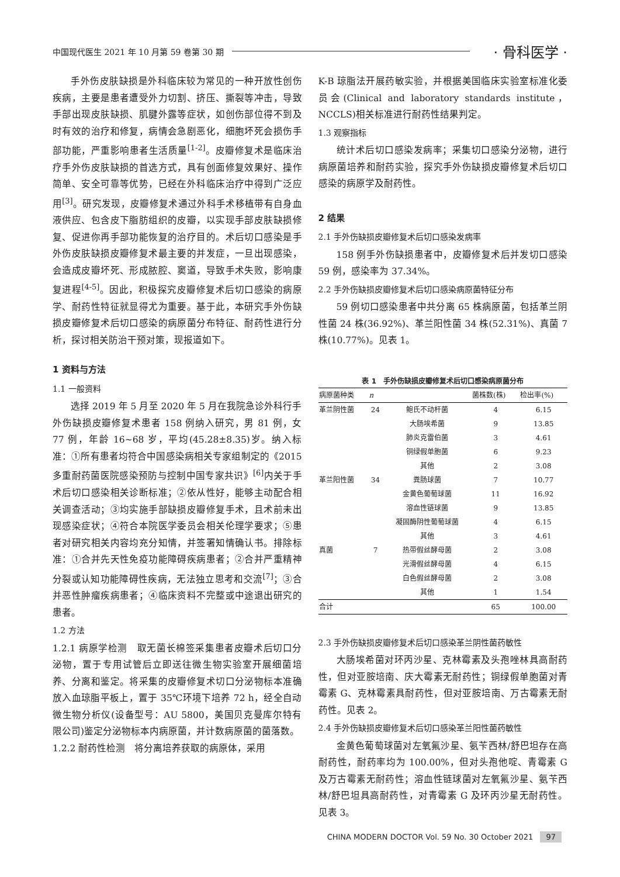中国现代医生 2021 年 10 月第 59 卷第 30 期 · 骨科医学 ·
手外伤皮肤缺损是外科临床较为常见的一种开放性创伤疾病，主要是患者遭受外力切割、挤压、撕裂等冲击，导致手部出现皮肤缺损、肌腱外露等症状，如创伤部位得不到及时有效的治疗和修复，病情会急剧恶化，细胞坏死会损伤手部功能，严重影响患者生活质量<sup>[1-2]</sup>。皮瓣修复术是临床治疗手外伤皮肤缺损的首选方式，具有创面修复效果好、操作简单、安全可靠等优势，已经在外科临床治疗中得到广泛应用<sup>[3]</sup>。研究发现，皮瓣修复术通过外科手术移植带有自身血液供应、包含皮下脂肪组织的皮瓣，以实现手部皮肤缺损修复、促进你再手部功能恢复的治疗目的。术后切口感染是手外伤皮肤缺损皮瓣修复术最主要的并发症，一旦出现感染，会造成皮瓣坏死、形成脓腔、窦道，导致手术失败，影响康复进程<sup>[4-5]</sup>。因此，积极探究皮瓣修复术后切口感染的病原学、耐药性特征就显得尤为重要。基于此，本研究手外伤缺损皮瓣修复术后切口感染的病原菌分布特征、耐药性进行分析，探讨相关防治干预对策，现报道如下。
1 资料与方法
1.1 一般资料
选择 2019 年 5 月至 2020 年 5 月在我院急诊外科行手外伤缺损皮瓣修复术患者 158 例纳入研究，男 81 例，女 77 例，年龄 16~68 岁，平均(45.28±8.35)岁。纳入标准：①所有患者均符合中国感染病相关专家组制定的《2015 多重耐药菌医院感染预防与控制中国专家共识》<sup>[6]</sup>内关于手术后切口感染相关诊断标准；②依从性好，能够主动配合相关调查活动；③均实施手部缺损皮瓣修复手术，且术前未出现感染症状；④符合本院医学委员会相关伦理学要求；⑤患者对研究相关内容均充分知情，并签署知情确认书。排除标准：①合并先天性免疫功能障碍疾病患者；②合并严重精神分裂或认知功能障碍性疾病，无法独立思考和交流<sup>[7]</sup>；③合并恶性肿瘤疾病患者；④临床资料不完整或中途退出研究的患者。
1.2 方法
1.2.1 病原学检测　取无菌长棉签采集患者皮瓣术后切口分泌物，置于专用试管后立即送往微生物实验室开展细菌培养、分离和鉴定。将采集的皮瓣修复术切口分泌物标本准确放入血琼脂平板上，置于 35℃环境下培养 72 h，经全自动微生物分析仪(设备型号：AU 5800，美国贝克曼库尔特有限公司)鉴定分泌物标本内病原菌，并计数病原菌的菌落数。
1.2.2 耐药性检测　将分离培养获取的病原体，采用
K-B 琼脂法开展药敏实验，并根据美国临床实验室标准化委员会(Clinical and laboratory standards institute，NCCLS)相关标准进行耐药性结果判定。
1.3 观察指标
统计术后切口感染发病率；采集切口感染分泌物，进行病原菌培养和耐药实验，探究手外伤缺损皮瓣修复术后切口感染的病原学及耐药性。
2 结果
2.1 手外伤缺损皮瓣修复术后切口感染发病率
158 例手外伤缺损患者中，皮瓣修复术后并发切口感染 59 例，感染率为 37.34%。
2.2 手外伤缺损皮瓣修复术后切口感染病原菌特征分布
59 例切口感染患者中共分离 65 株病原菌，包括革兰阴性菌 24 株(36.92%)、革兰阳性菌 34 株(52.31%)、真菌 7 株(10.77%)。见表 1。
表 1 手外伤缺损皮瓣修复术后切口感染病原菌分布
| 病原菌种类 | n | | 菌株数(株) | 检出率(%) |
| --- | --- | --- | --- | --- |
| 革兰阴性菌 | 24 | 鲍氏不动杆菌 | 4 | 6.15 |
| | | 大肠埃希菌 | 9 | 13.85 |
| | | 肺炎克雷伯菌 | 3 | 4.61 |
| | | 铜绿假单胞菌 | 6 | 9.23 |
| | | 其他 | 2 | 3.08 |
| 革兰阳性菌 | 34 | 粪肠球菌 | 7 | 10.77 |
| | | 金黄色葡萄球菌 | 11 | 16.92 |
| | | 溶血性链球菌 | 9 | 13.85 |
| | | 凝固酶阴性葡萄球菌 | 4 | 6.15 |
| | | 其他 | 3 | 4.61 |
| 真菌 | 7 | 热带假丝酵母菌 | 2 | 3.08 |
| | | 光滑假丝酵母菌 | 4 | 6.15 |
| | | 白色假丝酵母菌 | 2 | 3.08 |
| | | 其他 | 1 | 1.54 |
| 合计 | | | 65 | 100.00 |
2.3 手外伤缺损皮瓣修复术后切口感染革兰阴性菌药敏性
大肠埃希菌对环丙沙星、克林霉素及头孢唑林具高耐药性，但对亚胺培南、庆大霉素无耐药性；铜绿假单胞菌对青霉素 G、克林霉素具耐药性，但对亚胺培南、万古霉素无耐药性。见表 2。
2.4 手外伤缺损皮瓣修复术后切口感染革兰阳性菌药敏性
金黄色葡萄球菌对左氧氟沙星、氨苄西林/舒巴坦存在高耐药性，耐药率均为 100.00%，但对头孢他啶、青霉素 G 及万古霉素无耐药性；溶血性链球菌对左氧氟沙星、氨苄西林/舒巴坦具高耐药性，对青霉素 G 及环丙沙星无耐药性。见表 3。
CHINA MODERN DOCTOR Vol. 59 No. 30 October 2021 97